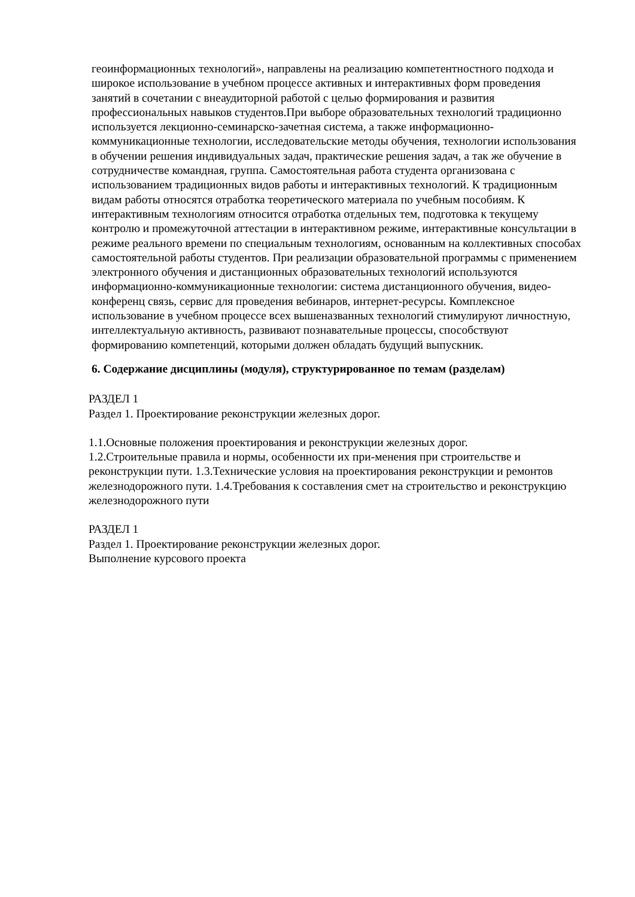геоинформационных технологий», направлены на реализацию компетентностного подхода и широкое использование в учебном процессе активных и интерактивных форм проведения занятий в сочетании с внеаудиторной работой с целью формирования и развития профессиональных навыков студентов.При выборе образовательных технологий традиционно используется лекционно-семинарско-зачетная система, а также информационно-коммуникационные технологии, исследовательские методы обучения, технологии использования в обучении решения индивидуальных задач, практические решения задач, а так же обучение в сотрудничестве командная, группа. Самостоятельная работа студента организована с использованием традиционных видов работы и интерактивных технологий. К традиционным видам работы относятся отработка теоретического материала по учебным пособиям. К интерактивным технологиям относится отработка отдельных тем, подготовка к текущему контролю и промежуточной аттестации в интерактивном режиме, интерактивные консультации в режиме реального времени по специальным технологиям, основанным на коллективных способах самостоятельной работы студентов. При реализации образовательной программы с применением электронного обучения и дистанционных образовательных технологий используются информационно-коммуникационные технологии: система дистанционного обучения, видео-конференц связь, сервис для проведения вебинаров, интернет-ресурсы. Комплексное использование в учебном процессе всех вышеназванных технологий стимулируют личностную, интеллектуальную активность, развивают познавательные процессы, способствуют формированию компетенций, которыми должен обладать будущий выпускник.
6. Содержание дисциплины (модуля), структурированное по темам (разделам)
РАЗДЕЛ 1
Раздел 1. Проектирование реконструкции железных дорог.
1.1.Основные положения проектирования и реконструкции железных дорог.
1.2.Строительные правила и нормы, особенности их при-менения при строительстве и реконструкции пути. 1.3.Технические условия на проектирования реконструкции и ремонтов железнодорожного пути. 1.4.Требования к составления смет на строительство и реконструкцию железнодорожного пути
РАЗДЕЛ 1
Раздел 1. Проектирование реконструкции железных дорог.
Выполнение курсового проекта